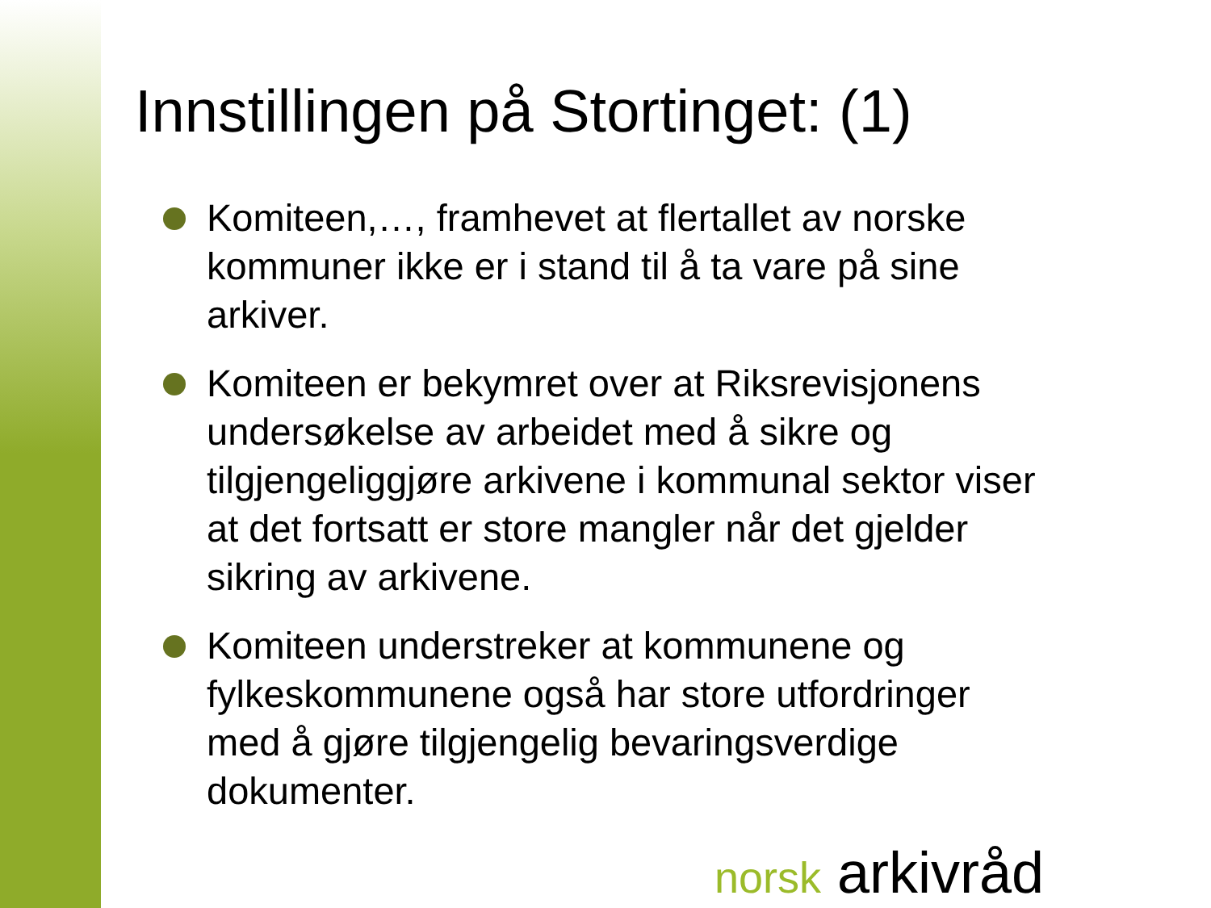Innstillingen på Stortinget: (1)
Komiteen,…, framhevet at flertallet av norske kommuner ikke er i stand til å ta vare på sine arkiver.
Komiteen er bekymret over at Riksrevisjonens undersøkelse av arbeidet med å sikre og tilgjengeliggjøre arkivene i kommunal sektor viser at det fortsatt er store mangler når det gjelder sikring av arkivene.
Komiteen understreker at kommunene og fylkeskommunene også har store utfordringer med å gjøre tilgjengelig bevaringsverdige dokumenter.
norsk arkivråd